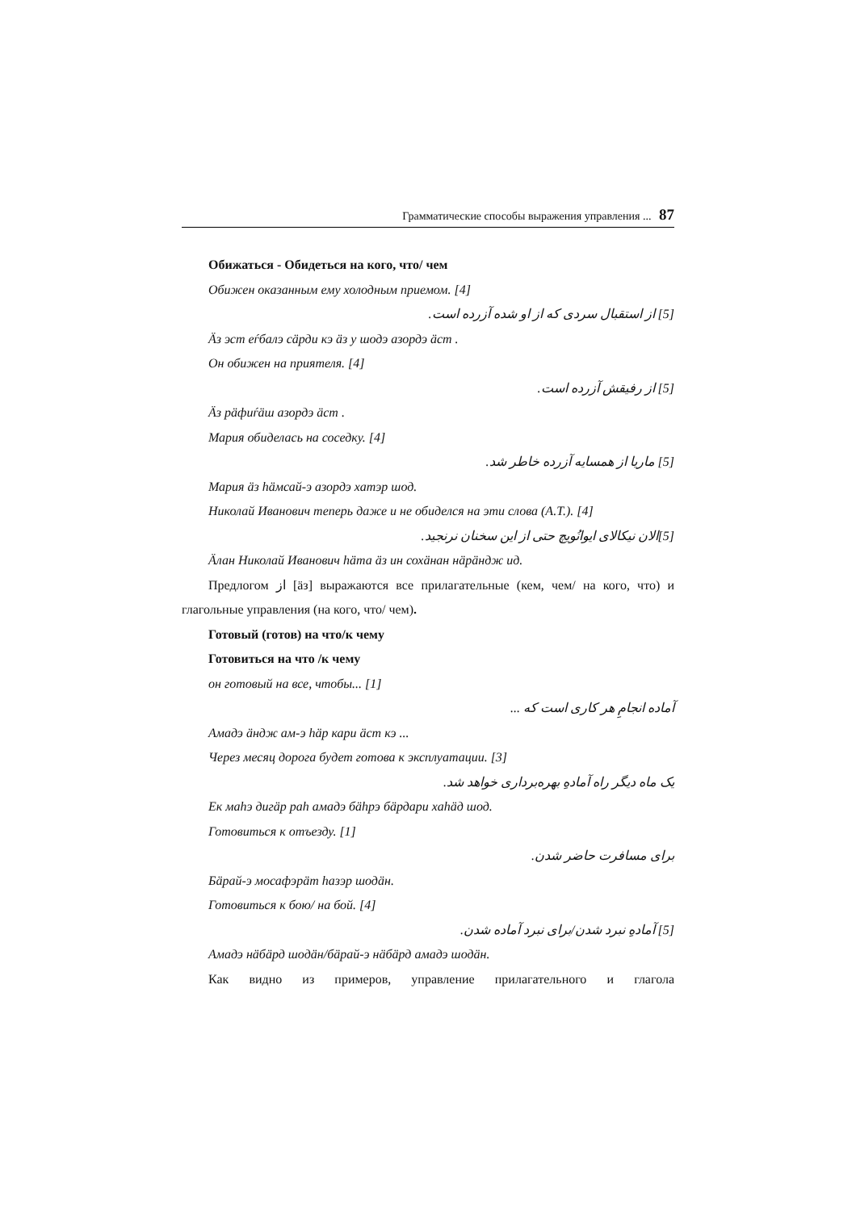Грамматические способы выражения управления ... 87
Обижаться - Обидеться на кого, что/ чем
Обижен оказанным ему холодным приемом. [4]
[5] از استقبال سردی که از او شده آزرده است.
Äз эст еѓбалэ сäрди кэ äз у шодэ азордэ äст .
Он обижен на приятеля. [4]
[5] از رفیقش آزرده است.
Äз рäфиѓäш азордэ äст .
Мария обиделась на соседку. [4]
[5] ماریا از همسایه آزرده خاطر شد.
Мария äз һäмсай-э азордэ хатэр шод.
Николай Иванович теперь даже и не обиделся на эти слова (А.Т.). [4]
[5]الان نیکالای ایوانُویچ حتی از این سخنان نرنجید.
Äлан Николай Иванович һäта äз ин сохäнан нäрäндж ид.
Предлогом از [äз] выражаются все прилагательные (кем, чем/ на кого, что) и глагольные управления (на кого, что/ чем).
Готовый (готов) на что/к чему
Готовиться на что /к чему
он готовый на все, чтобы... [1]
آماده انجامِ هر کاری است که ...
Амадэ äндж ам-э һäр кари äст кэ ...
Через месяц дорога будет готова к эксплуатации. [3]
یک ماه دیگر راه آمادهِ بهره‌برداری خواهد شد.
Ек маһэ дигäр раһ амадэ бäһрэ бäрдари хаһäд шод.
Готовиться к отъезду. [1]
برای مسافرت حاضر شدن.
Бäрай-э мосафэрäт һазэр шодäн.
Готовиться к бою/ на бой. [4]
[5] آمادهِ نبرد شدن/برای نبرد آماده شدن.
Амадэ нäбäрд шодäн/бäрай-э нäбäрд амадэ шодäн.
Как видно из примеров, управление прилагательного и глагола